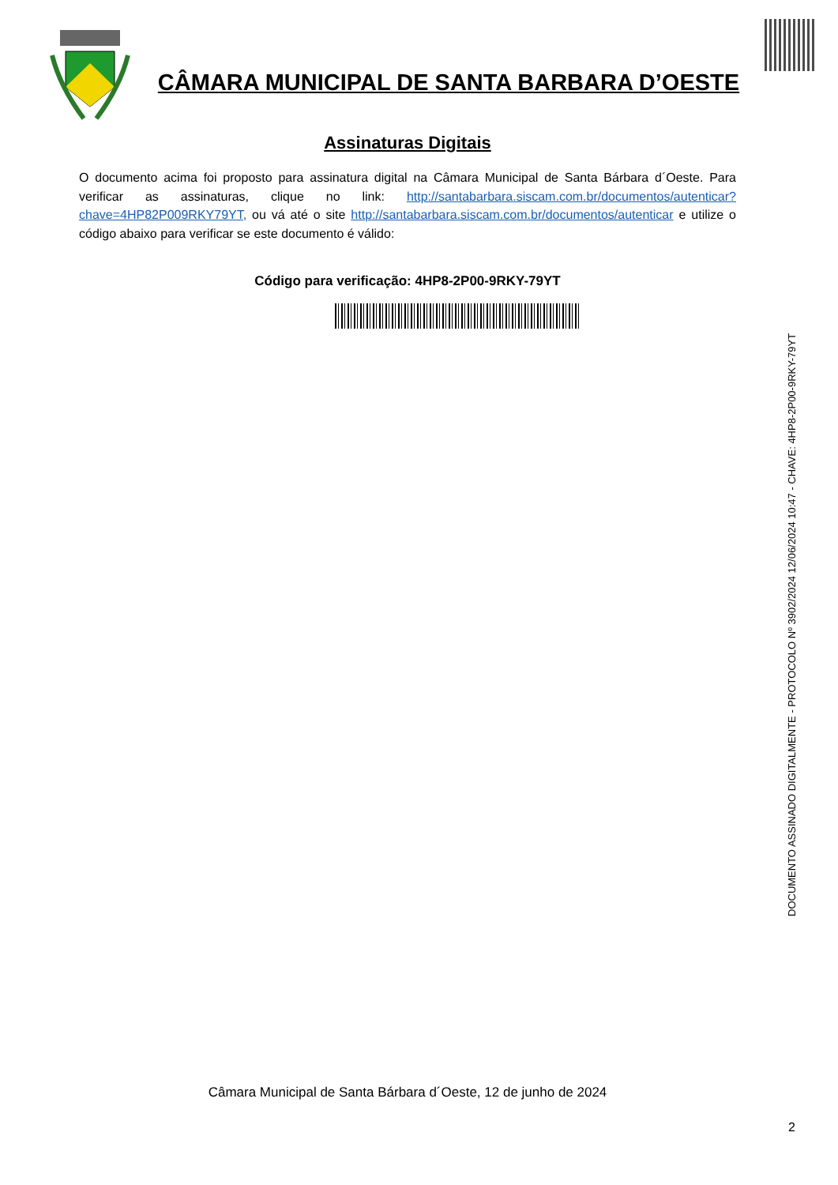CÂMARA MUNICIPAL DE SANTA BARBARA D’OESTE
Assinaturas Digitais
O documento acima foi proposto para assinatura digital na Câmara Municipal de Santa Bárbara d´Oeste. Para verificar as assinaturas, clique no link: http://santabarbara.siscam.com.br/documentos/autenticar?chave=4HP82P009RKY79YT, ou vá até o site http://santabarbara.siscam.com.br/documentos/autenticar e utilize o código abaixo para verificar se este documento é válido:
Código para verificação: 4HP8-2P00-9RKY-79YT
DOCUMENTO ASSINADO DIGITALMENTE - PROTOCOLO Nº 3902/2024 12/06/2024 10:47 - CHAVE: 4HP8-2P00-9RKY-79YT
Câmara Municipal de Santa Bárbara d´Oeste, 12 de junho de 2024
2